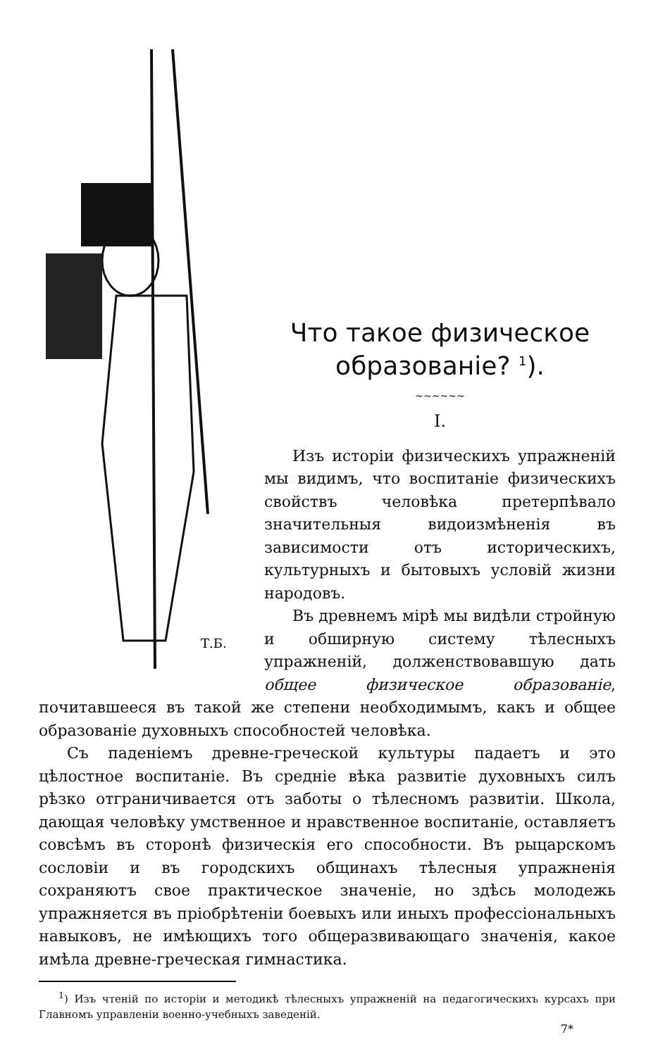Т.Б.
Что такое физическое
образованіе? <sup>1</sup>).
~~~~~~
I.
Изъ исторіи физическихъ упражненій мы видимъ, что воспитаніе физическихъ свойствъ человѣка претерпѣвало значительныя видоизмѣненія въ зависимости отъ историческихъ, культурныхъ и бытовыхъ условій жизни народовъ.
Въ древнемъ мірѣ мы видѣли стройную и обширную систему тѣлесныхъ упражненій, долженствовавшую дать общее физическое образованіе, почитавшееся въ такой же степени необходимымъ, какъ и общее образованіе духовныхъ способностей человѣка.
Съ паденіемъ древне-греческой культуры падаетъ и это цѣлостное воспитаніе. Въ средніе вѣка развитіе духовныхъ силъ рѣзко отграничивается отъ заботы о тѣлесномъ развитіи. Школа, дающая человѣку умственное и нравственное воспитаніе, оставляетъ совсѣмъ въ сторонѣ физическія его способности. Въ рыцарскомъ сословіи и въ городскихъ общинахъ тѣлесныя упражненія сохраняютъ свое практическое значеніе, но здѣсь молодежь упражняется въ пріобрѣтеніи боевыхъ или иныхъ профессіональныхъ навыковъ, не имѣющихъ того общеразвивающаго значенія, какое имѣла древне-греческая гимнастика.
<sup>1</sup>) Изъ чтеній по исторіи и методикѣ тѣлесныхъ упражненій на педагогическихъ курсахъ при Главномъ управленіи военно-учебныхъ заведеній.
7*